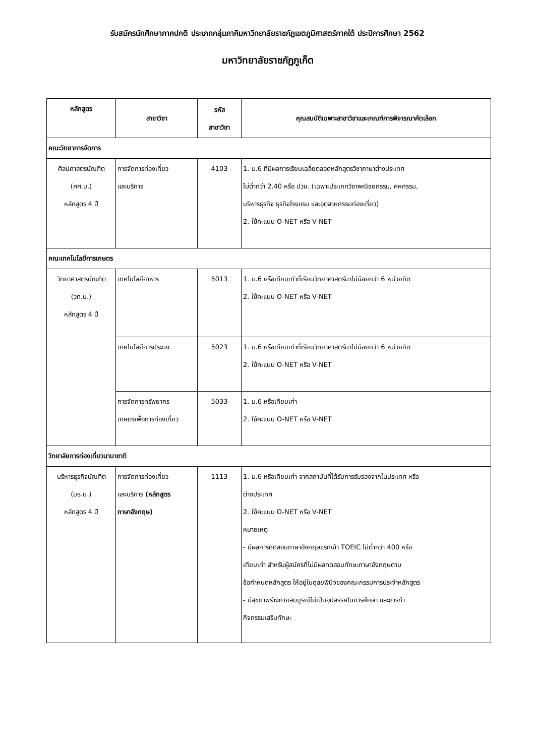รับสมัครนักศึกษาภาคปกติ ประเภทกลุ่มภาคีมหาวิทยาลัยราชภัฏเขตภูมิศาสตร์ภาคใต้ ประปีการศึกษา 2562
มหาวิทยาลัยราชภัฏภูเก็ต
| หลักสูตร | สาขาวิชา | รหัส สาขาวิชา | คุณสมบัติเฉพาะสาขาวิชาและเกณฑ์การพิจารณาคัดเลือก |
| --- | --- | --- | --- |
| คณะวิทยาการจัดการ | | | |
| ศิลปศาสตรบัณฑิต (ศศ.บ.) หลักสูตร 4 ปี | การจัดการท่องเที่ยว และบริการ | 4103 | 1. ม.6 ที่มีผลการเรียนเฉลี่ยตลอดหลักสูตรวิชาภาษาต่างประเทศ ไม่ต่ำกว่า 2.40 หรือ ปวช. (เฉพาะประเภทวิชาพณิชยกรรม, คหกรรม, บริหารธุรกิจ ธุรกิจโรงแรม และอุตสาหกรรมท่องเที่ยว) 2. ใช้คะแนน O-NET หรือ V-NET |
| คณะเทคโนโลยีการเกษตร | | | |
| วิทยาศาสตรบัณฑิต (วท.บ.) หลักสูตร 4 ปี | เทคโนโลยีอาหาร | 5013 | 1. ม.6 หรือเทียบเท่าที่เรียนวิทยาศาสตร์มาไม่น้อยกว่า 6 หน่วยกิต 2. ใช้คะแนน O-NET หรือ V-NET |
| | เทคโนโลยีการประมง | 5023 | 1. ม.6 หรือเทียบเท่าที่เรียนวิทยาศาสตร์มาไม่น้อยกว่า 6 หน่วยกิต 2. ใช้คะแนน O-NET หรือ V-NET |
| | การจัดการทรัพยากร เกษตรเพื่อการท่องเที่ยว | 5033 | 1. ม.6 หรือเทียบเท่า 2. ใช้คะแนน O-NET หรือ V-NET |
| วิทยาลัยการท่องเที่ยวนานาชาติ | | | |
| บริหารธุรกิจบัณฑิต (บธ.บ.) หลักสูตร 4 ปี | การจัดการท่องเที่ยว และบริการ (หลักสูตร ภาษาอังกฤษ) | 1113 | 1. ม.6 หรือเทียบเท่า จากสถาบันที่ได้รับการรับรองจากในประเทศ หรือ ต่างประเทศ 2. ใช้คะแนน O-NET หรือ V-NET หมายเหตุ - มีผลการทดสอบภาษาอังกฤษแรกเข้า TOEIC ไม่ต่ำกว่า 400 หรือ เทียบเท่า สำหรับผู้สมัครที่ไม่มีผลทดสอบทักษะภาษาอังกฤษตาม ข้อกำหนดหลักสูตร ให้อยู่ในดุลยพินิจของคณะกรรมการประจำหลักสูตร - มีสุขภาพร่างกายสมบูรณ์ไม่เป็นอุปสรรคในการศึกษา และการทำ กิจกรรมเสริมทักษะ |